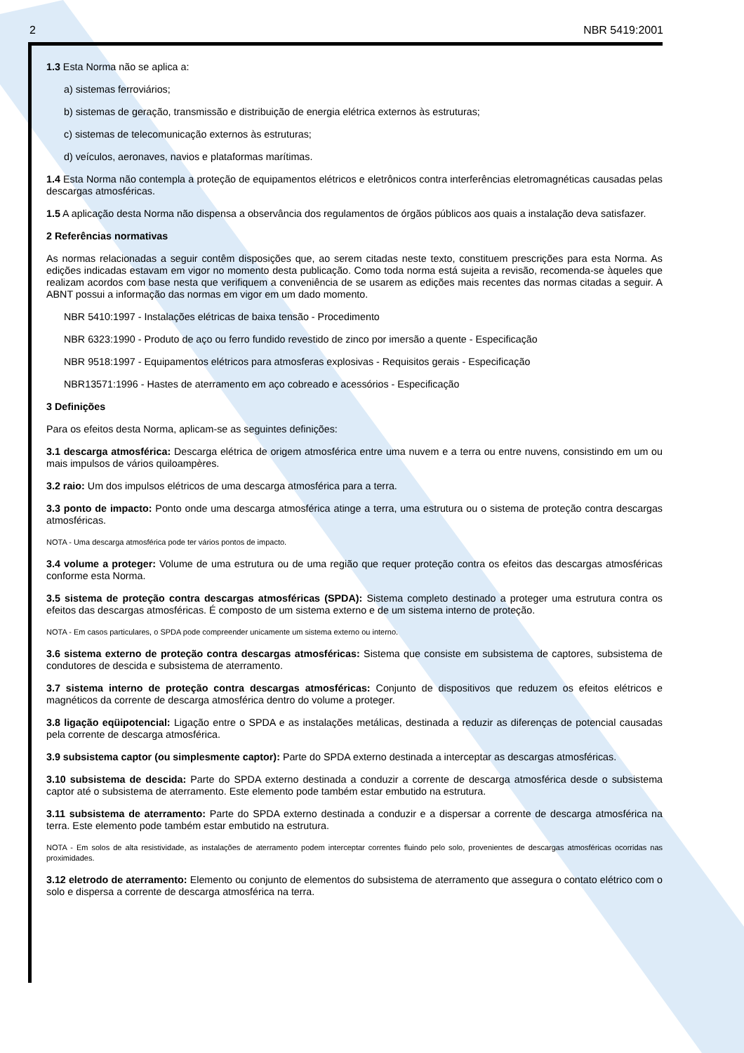2 NBR 5419:2001
1.3 Esta Norma não se aplica a:
a) sistemas ferroviários;
b) sistemas de geração, transmissão e distribuição de energia elétrica externos às estruturas;
c) sistemas de telecomunicação externos às estruturas;
d) veículos, aeronaves, navios e plataformas marítimas.
1.4 Esta Norma não contempla a proteção de equipamentos elétricos e eletrônicos contra interferências eletromagnéticas causadas pelas descargas atmosféricas.
1.5 A aplicação desta Norma não dispensa a observância dos regulamentos de órgãos públicos aos quais a instalação deva satisfazer.
2 Referências normativas
As normas relacionadas a seguir contêm disposições que, ao serem citadas neste texto, constituem prescrições para esta Norma. As edições indicadas estavam em vigor no momento desta publicação. Como toda norma está sujeita a revisão, recomenda-se àqueles que realizam acordos com base nesta que verifiquem a conveniência de se usarem as edições mais recentes das normas citadas a seguir. A ABNT possui a informação das normas em vigor em um dado momento.
NBR 5410:1997 - Instalações elétricas de baixa tensão - Procedimento
NBR 6323:1990 - Produto de aço ou ferro fundido revestido de zinco por imersão a quente - Especificação
NBR 9518:1997 - Equipamentos elétricos para atmosferas explosivas - Requisitos gerais - Especificação
NBR13571:1996 - Hastes de aterramento em aço cobreado e acessórios - Especificação
3 Definições
Para os efeitos desta Norma, aplicam-se as seguintes definições:
3.1 descarga atmosférica: Descarga elétrica de origem atmosférica entre uma nuvem e a terra ou entre nuvens, consistindo em um ou mais impulsos de vários quiloampères.
3.2 raio: Um dos impulsos elétricos de uma descarga atmosférica para a terra.
3.3 ponto de impacto: Ponto onde uma descarga atmosférica atinge a terra, uma estrutura ou o sistema de proteção contra descargas atmosféricas.
NOTA - Uma descarga atmosférica pode ter vários pontos de impacto.
3.4 volume a proteger: Volume de uma estrutura ou de uma região que requer proteção contra os efeitos das descargas atmosféricas conforme esta Norma.
3.5 sistema de proteção contra descargas atmosféricas (SPDA): Sistema completo destinado a proteger uma estrutura contra os efeitos das descargas atmosféricas. É composto de um sistema externo e de um sistema interno de proteção.
NOTA - Em casos particulares, o SPDA pode compreender unicamente um sistema externo ou interno.
3.6 sistema externo de proteção contra descargas atmosféricas: Sistema que consiste em subsistema de captores, subsistema de condutores de descida e subsistema de aterramento.
3.7 sistema interno de proteção contra descargas atmosféricas: Conjunto de dispositivos que reduzem os efeitos elétricos e magnéticos da corrente de descarga atmosférica dentro do volume a proteger.
3.8 ligação eqüipotencial: Ligação entre o SPDA e as instalações metálicas, destinada a reduzir as diferenças de potencial causadas pela corrente de descarga atmosférica.
3.9 subsistema captor (ou simplesmente captor): Parte do SPDA externo destinada a interceptar as descargas atmosféricas.
3.10 subsistema de descida: Parte do SPDA externo destinada a conduzir a corrente de descarga atmosférica desde o subsistema captor até o subsistema de aterramento. Este elemento pode também estar embutido na estrutura.
3.11 subsistema de aterramento: Parte do SPDA externo destinada a conduzir e a dispersar a corrente de descarga atmosférica na terra. Este elemento pode também estar embutido na estrutura.
NOTA - Em solos de alta resistividade, as instalações de aterramento podem interceptar correntes fluindo pelo solo, provenientes de descargas atmosféricas ocorridas nas proximidades.
3.12 eletrodo de aterramento: Elemento ou conjunto de elementos do subsistema de aterramento que assegura o contato elétrico com o solo e dispersa a corrente de descarga atmosférica na terra.